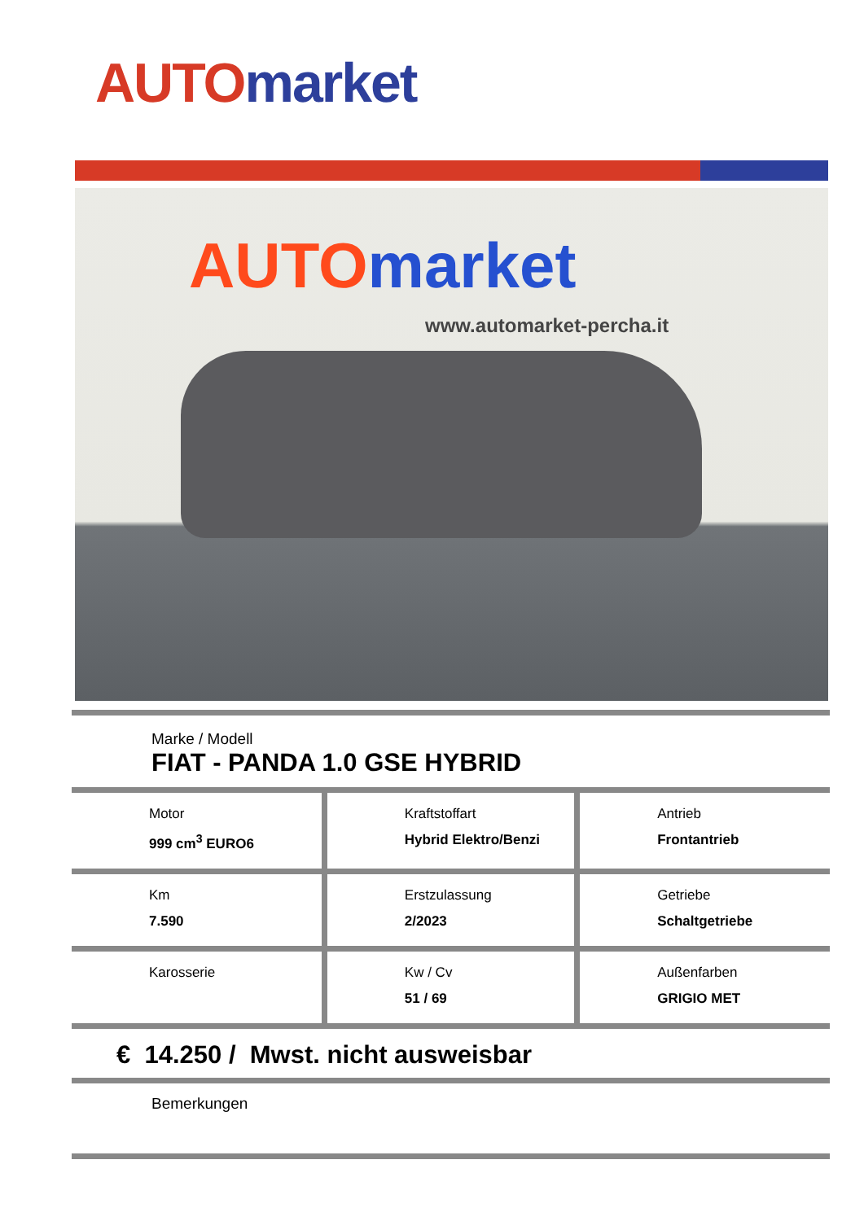AUTO market
AUTO market
www.automarket-percha.it
Marke / Modell
FIAT - PANDA 1.0 GSE HYBRID
| Motor 999 cm<sup>3</sup> EURO6 | Kraftstoffart Hybrid Elektro/Benzi | Antrieb Frontantrieb |
| Km 7.590 | Erstzulassung 2/2023 | Getriebe Schaltgetriebe |
| Karosserie | Kw / Cv 51 / 69 | Außenfarben GRIGIO MET |
€ 14.250 / Mwst. nicht ausweisbar
Bemerkungen